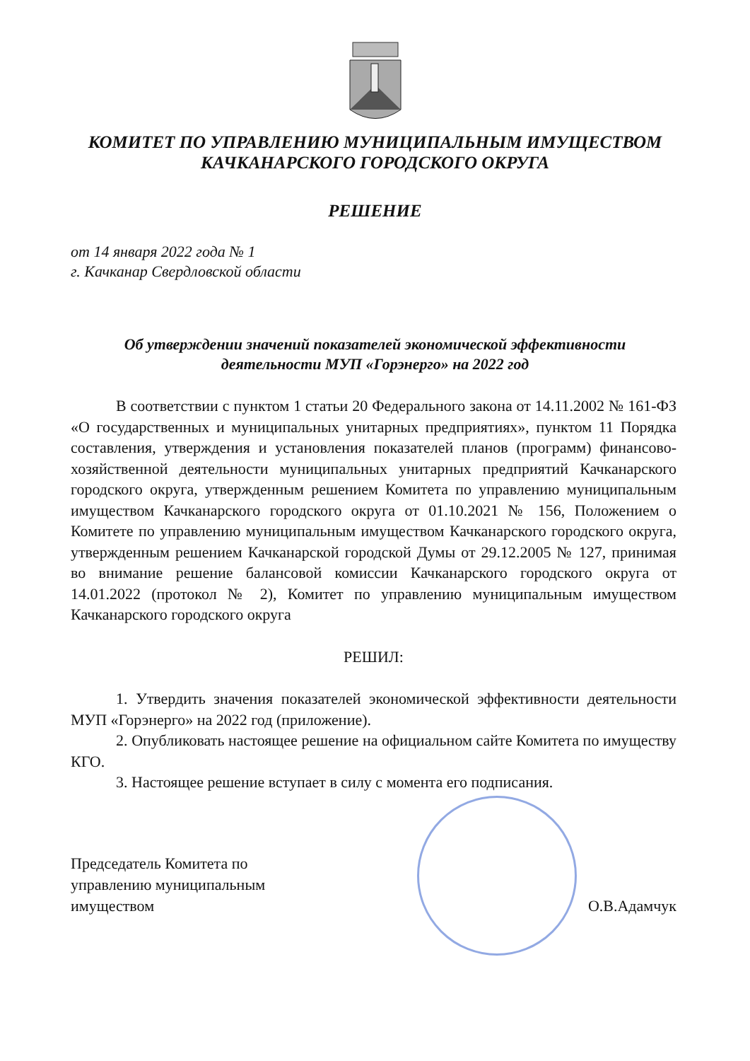КОМИТЕТ ПО УПРАВЛЕНИЮ МУНИЦИПАЛЬНЫМ ИМУЩЕСТВОМ
КАЧКАНАРСКОГО ГОРОДСКОГО ОКРУГА
РЕШЕНИЕ
от 14 января 2022 года № 1
г. Качканар Свердловской области
Об утверждении значений показателей экономической эффективности
деятельности МУП «Горэнерго» на 2022 год
В соответствии с пунктом 1 статьи 20 Федерального закона от 14.11.2002 № 161-ФЗ «О государственных и муниципальных унитарных предприятиях», пунктом 11 Порядка составления, утверждения и установления показателей планов (программ) финансово-хозяйственной деятельности муниципальных унитарных предприятий Качканарского городского округа, утвержденным решением Комитета по управлению муниципальным имуществом Качканарского городского округа от 01.10.2021 № 156, Положением о Комитете по управлению муниципальным имуществом Качканарского городского округа, утвержденным решением Качканарской городской Думы от 29.12.2005 № 127, принимая во внимание решение балансовой комиссии Качканарского городского округа от 14.01.2022 (протокол № 2), Комитет по управлению муниципальным имуществом Качканарского городского округа
РЕШИЛ:
1. Утвердить значения показателей экономической эффективности деятельности МУП «Горэнерго» на 2022 год (приложение).
2. Опубликовать настоящее решение на официальном сайте Комитета по имуществу КГО.
3. Настоящее решение вступает в силу с момента его подписания.
Председатель Комитета по
управлению муниципальным
имуществом
О.В.Адамчук